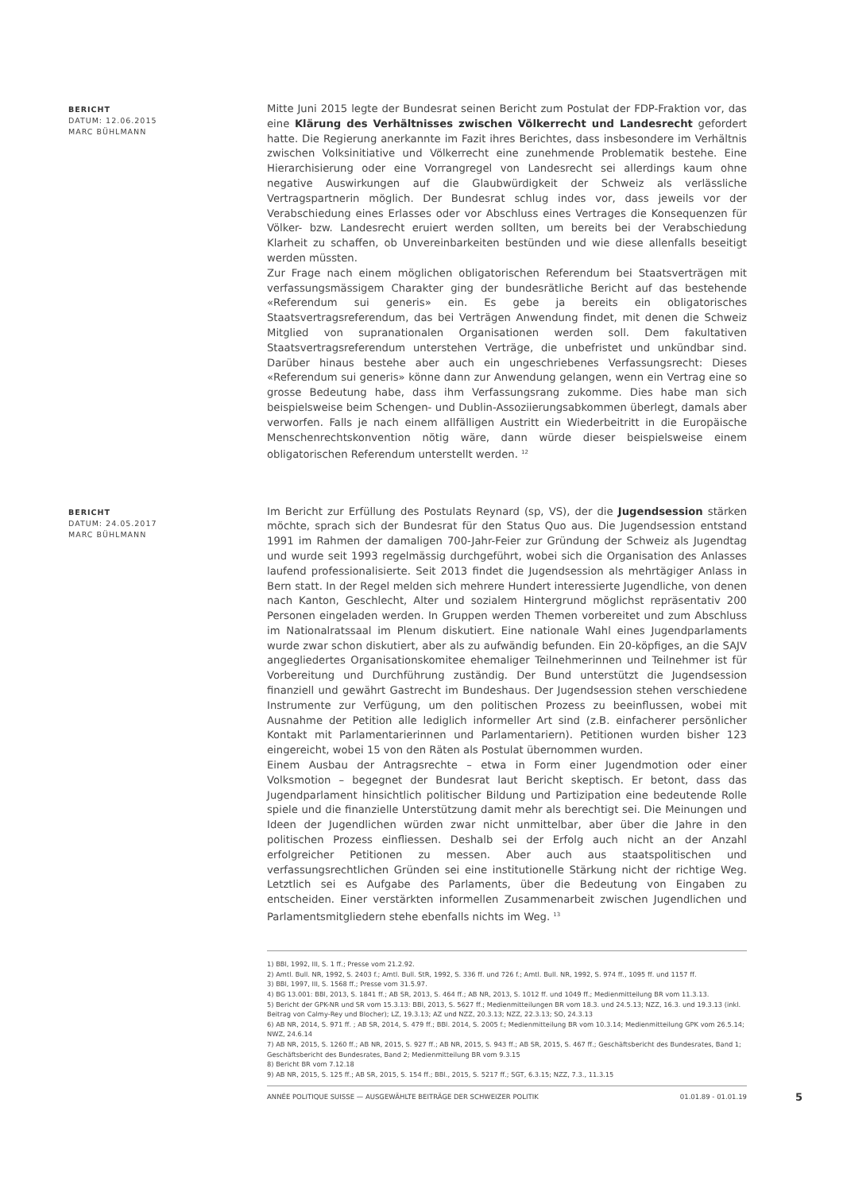BERICHT
DATUM: 12.06.2015
MARC BÜHLMANN
Mitte Juni 2015 legte der Bundesrat seinen Bericht zum Postulat der FDP-Fraktion vor, das eine Klärung des Verhältnisses zwischen Völkerrecht und Landesrecht gefordert hatte. Die Regierung anerkannte im Fazit ihres Berichtes, dass insbesondere im Verhältnis zwischen Volksinitiative und Völkerrecht eine zunehmende Problematik bestehe. Eine Hierarchisierung oder eine Vorrangregel von Landesrecht sei allerdings kaum ohne negative Auswirkungen auf die Glaubwürdigkeit der Schweiz als verlässliche Vertragspartnerin möglich. Der Bundesrat schlug indes vor, dass jeweils vor der Verabschiedung eines Erlasses oder vor Abschluss eines Vertrages die Konsequenzen für Völker- bzw. Landesrecht eruiert werden sollten, um bereits bei der Verabschiedung Klarheit zu schaffen, ob Unvereinbarkeiten bestünden und wie diese allenfalls beseitigt werden müssten.
Zur Frage nach einem möglichen obligatorischen Referendum bei Staatsverträgen mit verfassungsmässigem Charakter ging der bundesrätliche Bericht auf das bestehende «Referendum sui generis» ein. Es gebe ja bereits ein obligatorisches Staatsvertragsreferendum, das bei Verträgen Anwendung findet, mit denen die Schweiz Mitglied von supranationalen Organisationen werden soll. Dem fakultativen Staatsvertragsreferendum unterstehen Verträge, die unbefristet und unkündbar sind. Darüber hinaus bestehe aber auch ein ungeschriebenes Verfassungsrecht: Dieses «Referendum sui generis» könne dann zur Anwendung gelangen, wenn ein Vertrag eine so grosse Bedeutung habe, dass ihm Verfassungsrang zukomme. Dies habe man sich beispielsweise beim Schengen- und Dublin-Assoziierungsabkommen überlegt, damals aber verworfen. Falls je nach einem allfälligen Austritt ein Wiederbeitritt in die Europäische Menschenrechtskonvention nötig wäre, dann würde dieser beispielsweise einem obligatorischen Referendum unterstellt werden. <sup>12</sup>
BERICHT
DATUM: 24.05.2017
MARC BÜHLMANN
Im Bericht zur Erfüllung des Postulats Reynard (sp, VS), der die Jugendsession stärken möchte, sprach sich der Bundesrat für den Status Quo aus. Die Jugendsession entstand 1991 im Rahmen der damaligen 700-Jahr-Feier zur Gründung der Schweiz als Jugendtag und wurde seit 1993 regelmässig durchgeführt, wobei sich die Organisation des Anlasses laufend professionalisierte. Seit 2013 findet die Jugendsession als mehrtägiger Anlass in Bern statt. In der Regel melden sich mehrere Hundert interessierte Jugendliche, von denen nach Kanton, Geschlecht, Alter und sozialem Hintergrund möglichst repräsentativ 200 Personen eingeladen werden. In Gruppen werden Themen vorbereitet und zum Abschluss im Nationalratssaal im Plenum diskutiert. Eine nationale Wahl eines Jugendparlaments wurde zwar schon diskutiert, aber als zu aufwändig befunden. Ein 20-köpfiges, an die SAJV angegliedertes Organisationskomitee ehemaliger Teilnehmerinnen und Teilnehmer ist für Vorbereitung und Durchführung zuständig. Der Bund unterstützt die Jugendsession finanziell und gewährt Gastrecht im Bundeshaus. Der Jugendsession stehen verschiedene Instrumente zur Verfügung, um den politischen Prozess zu beeinflussen, wobei mit Ausnahme der Petition alle lediglich informeller Art sind (z.B. einfacherer persönlicher Kontakt mit Parlamentarierinnen und Parlamentariern). Petitionen wurden bisher 123 eingereicht, wobei 15 von den Räten als Postulat übernommen wurden.
Einem Ausbau der Antragsrechte – etwa in Form einer Jugendmotion oder einer Volksmotion – begegnet der Bundesrat laut Bericht skeptisch. Er betont, dass das Jugendparlament hinsichtlich politischer Bildung und Partizipation eine bedeutende Rolle spiele und die finanzielle Unterstützung damit mehr als berechtigt sei. Die Meinungen und Ideen der Jugendlichen würden zwar nicht unmittelbar, aber über die Jahre in den politischen Prozess einfliessen. Deshalb sei der Erfolg auch nicht an der Anzahl erfolgreicher Petitionen zu messen. Aber auch aus staatspolitischen und verfassungsrechtlichen Gründen sei eine institutionelle Stärkung nicht der richtige Weg. Letztlich sei es Aufgabe des Parlaments, über die Bedeutung von Eingaben zu entscheiden. Einer verstärkten informellen Zusammenarbeit zwischen Jugendlichen und Parlamentsmitgliedern stehe ebenfalls nichts im Weg. <sup>13</sup>
1) BBl, 1992, III, S. 1 ff.; Presse vom 21.2.92.
2) Amtl. Bull. NR, 1992, S. 2403 f.; Amtl. Bull. StR, 1992, S. 336 ff. und 726 f.; Amtl. Bull. NR, 1992, S. 974 ff., 1095 ff. und 1157 ff.
3) BBl, 1997, III, S. 1568 ff.; Presse vom 31.5.97.
4) BG 13.001: BBl, 2013, S. 1841 ff.; AB SR, 2013, S. 464 ff.; AB NR, 2013, S. 1012 ff. und 1049 ff.; Medienmitteilung BR vom 11.3.13.
5) Bericht der GPK-NR und SR vom 15.3.13: BBl, 2013, S. 5627 ff.; Medienmitteilungen BR vom 18.3. und 24.5.13; NZZ, 16.3. und 19.3.13 (inkl. Beitrag von Calmy-Rey und Blocher); LZ, 19.3.13; AZ und NZZ, 20.3.13; NZZ, 22.3.13; SO, 24.3.13
6) AB NR, 2014, S. 971 ff. ; AB SR, 2014, S. 479 ff.; BBl. 2014, S. 2005 f.; Medienmitteilung BR vom 10.3.14; Medienmitteilung GPK vom 26.5.14; NWZ, 24.6.14
7) AB NR, 2015, S. 1260 ff.; AB NR, 2015, S. 927 ff.; AB NR, 2015, S. 943 ff.; AB SR, 2015, S. 467 ff.; Geschäftsbericht des Bundesrates, Band 1; Geschäftsbericht des Bundesrates, Band 2; Medienmitteilung BR vom 9.3.15
8) Bericht BR vom 7.12.18
9) AB NR, 2015, S. 125 ff.; AB SR, 2015, S. 154 ff.; BBl., 2015, S. 5217 ff.; SGT, 6.3.15; NZZ, 7.3., 11.3.15
ANNÉE POLITIQUE SUISSE — AUSGEWÄHLTE BEITRÄGE DER SCHWEIZER POLITIK 01.01.89 - 01.01.19 5